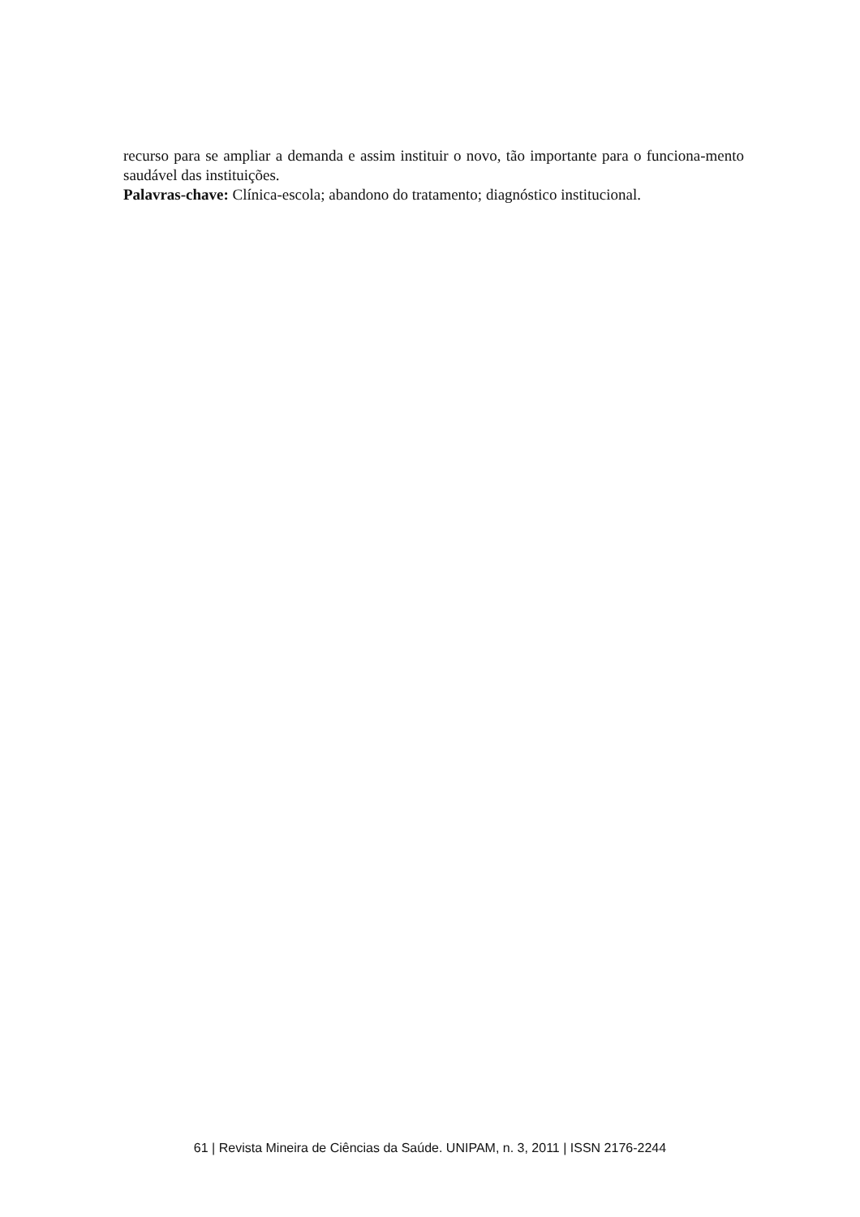recurso para se ampliar a demanda e assim instituir o novo, tão importante para o funciona-mento saudável das instituições.
Palavras-chave: Clínica-escola; abandono do tratamento; diagnóstico institucional.
61 | Revista Mineira de Ciências da Saúde. UNIPAM, n. 3, 2011 | ISSN 2176-2244